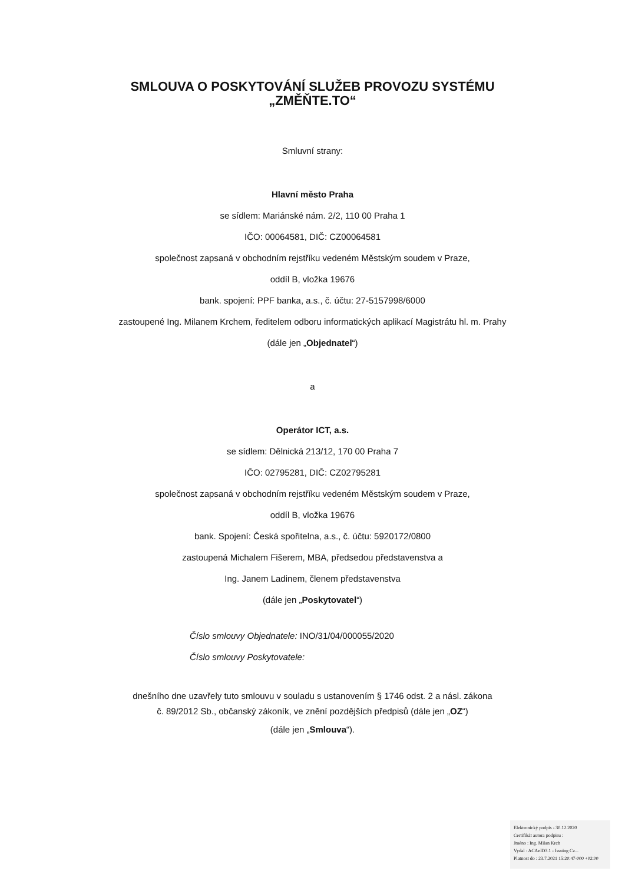SMLOUVA O POSKYTOVÁNÍ SLUŽEB PROVOZU SYSTÉMU
„ZMĚŇTE.TO“
Smluvní strany:
Hlavní město Praha
se sídlem: Mariánské nám. 2/2, 110 00 Praha 1
IČO: 00064581, DIČ: CZ00064581
společnost zapsaná v obchodním rejstříku vedeném Městským soudem v Praze,
oddíl B, vložka 19676
bank. spojení: PPF banka, a.s., č. účtu: 27-5157998/6000
zastoupené Ing. Milanem Krchem, ředitelem odboru informatických aplikací Magistrátu hl. m. Prahy
(dále jen „Objednatel“)
a
Operátor ICT, a.s.
se sídlem: Dělnická 213/12, 170 00 Praha 7
IČO: 02795281, DIČ: CZ02795281
společnost zapsaná v obchodním rejstříku vedeném Městským soudem v Praze,
oddíl B, vložka 19676
bank. Spojení: Česká spořitelna, a.s., č. účtu: 5920172/0800
zastoupená Michalem Fišerem, MBA, předsedou představenstva a
Ing. Janem Ladinem, členem představenstva
(dále jen „Poskytovatel“)
Číslo smlouvy Objednatele: INO/31/04/000055/2020
Číslo smlouvy Poskytovatele:
dnešního dne uzavřely tuto smlouvu v souladu s ustanovením § 1746 odst. 2 a násl. zákona
č. 89/2012 Sb., občanský zákoník, ve znění pozdějších předpisů (dále jen „OZ“)
(dále jen „Smlouva“).
Elektronický podpis - 30.12.2020
Certifikát autora podpisu :
Jméno : Ing. Milan Krch
Vydal : ACAeID3.1 - Issuing Cz...
Platnost do : 23.7.2021 15:20:47-000 +02:00